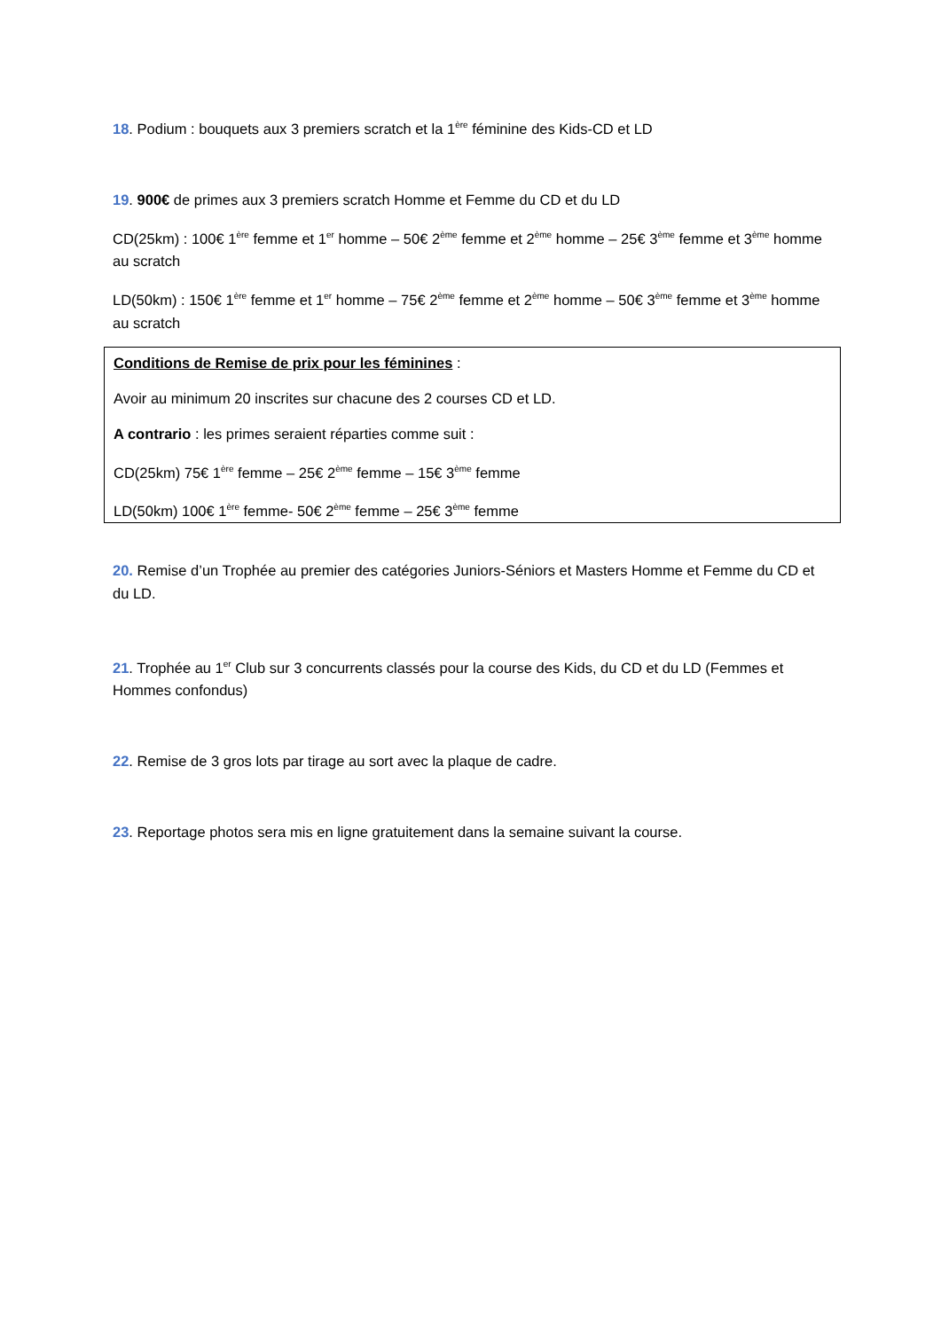18. Podium : bouquets aux 3 premiers scratch et la 1<sup>ère</sup> féminine des Kids-CD et LD
19. 900€ de primes aux 3 premiers scratch Homme et Femme du CD et du LD
CD(25km) : 100€ 1<sup>ère</sup> femme et 1<sup>er</sup> homme – 50€ 2<sup>ème</sup> femme et 2<sup>ème</sup> homme – 25€ 3<sup>ème</sup> femme et 3<sup>ème</sup> homme au scratch
LD(50km) : 150€ 1<sup>ère</sup> femme et 1<sup>er</sup> homme – 75€ 2<sup>ème</sup> femme et 2<sup>ème</sup> homme – 50€ 3<sup>ème</sup> femme et 3<sup>ème</sup> homme au scratch
Conditions de Remise de prix pour les féminines :
Avoir au minimum 20 inscrites sur chacune des 2 courses CD et LD.
A contrario : les primes seraient réparties comme suit :
CD(25km) 75€ 1<sup>ère</sup> femme – 25€ 2<sup>ème</sup> femme – 15€ 3<sup>ème</sup> femme
LD(50km) 100€ 1<sup>ère</sup> femme- 50€ 2<sup>ème</sup> femme – 25€ 3<sup>ème</sup> femme
20. Remise d’un Trophée au premier des catégories Juniors-Séniors et Masters Homme et Femme du CD et du LD.
21. Trophée au 1<sup>er</sup> Club sur 3 concurrents classés pour la course des Kids, du CD et du LD (Femmes et Hommes confondus)
22. Remise de 3 gros lots par tirage au sort avec la plaque de cadre.
23. Reportage photos sera mis en ligne gratuitement dans la semaine suivant la course.